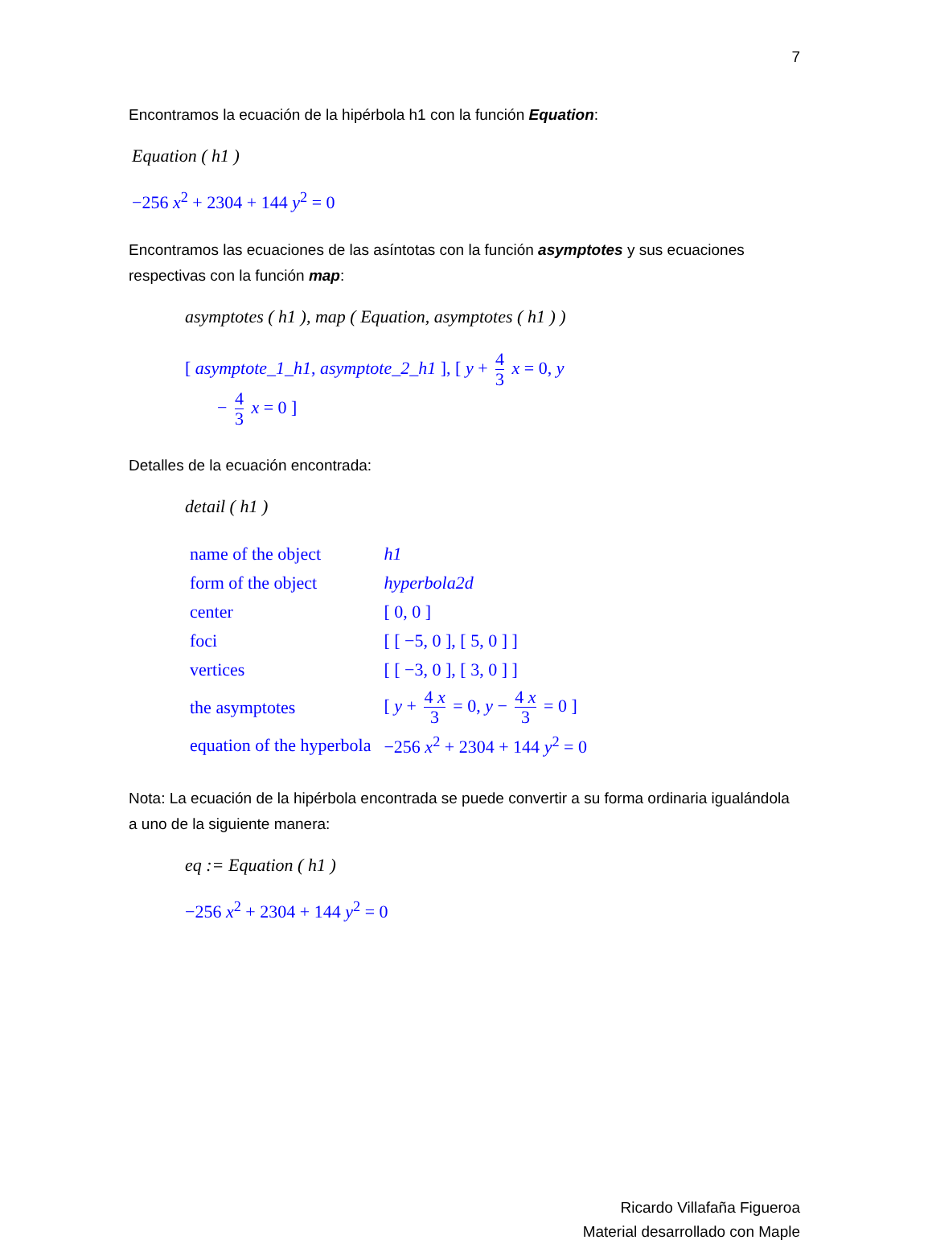7
Encontramos la ecuación de la hipérbola h1 con la función Equation:
Equation ( h1 )
−256 x<sup>2</sup> + 2304 + 144 y<sup>2</sup> = 0
Encontramos las ecuaciones de las asíntotas con la función asymptotes y sus ecuaciones respectivas con la función map:
asymptotes ( h1 ), map ( Equation, asymptotes ( h1 ) )
[ asymptote_1_h1, asymptote_2_h1 ], [ y + 4 3 x = 0, y
− 4 3 x = 0 ]
Detalles de la ecuación encontrada:
detail ( h1 )
| name of the object | h1 |
| form of the object | hyperbola2d |
| center | [ 0, 0 ] |
| foci | [ [ −5, 0 ], [ 5, 0 ] ] |
| vertices | [ [ −3, 0 ], [ 3, 0 ] ] |
| the asymptotes | [ y + 4 x 3 = 0, y − 4 x 3 = 0 ] |
| equation of the hyperbola | −256 x<sup>2</sup> + 2304 + 144 y<sup>2</sup> = 0 |
Nota: La ecuación de la hipérbola encontrada se puede convertir a su forma ordinaria igualándola a uno de la siguiente manera:
eq := Equation ( h1 )
−256 x<sup>2</sup> + 2304 + 144 y<sup>2</sup> = 0
Ricardo Villafaña Figueroa
Material desarrollado con Maple